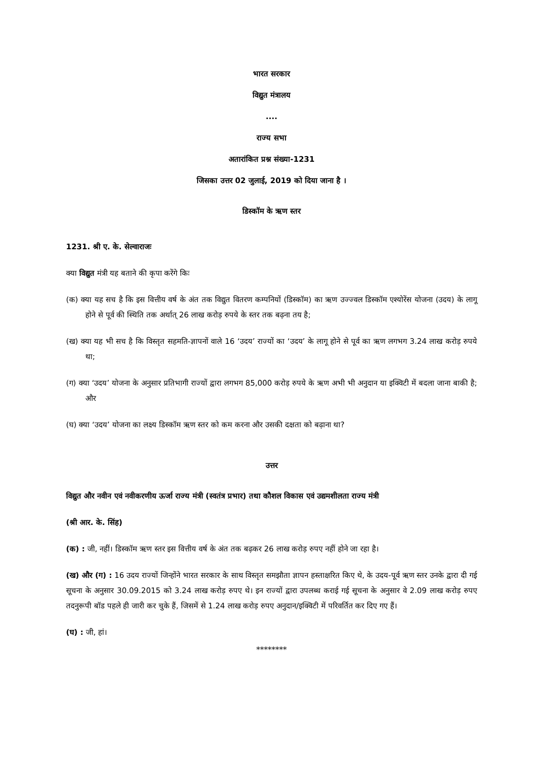भारत सरकार
विद्युत मंत्रालय
....
राज्य सभा
अतारांकित प्रश्न संख्या-1231
जिसका उत्तर 02 जुलाई, 2019 को दिया जाना है ।
डिस्कॉम के ऋण स्तर
1231. श्री ए. के. सेल्वाराजः
क्या विद्युत मंत्री यह बताने की कृपा करेंगे किः
(क) क्या यह सच है कि इस वित्तीय वर्ष के अंत तक विद्युत वितरण कम्पनियों (डिस्कॉम) का ऋण उज्ज्वल डिस्कॉम एश्योरेंस योजना (उदय) के लागू होने से पूर्व की स्थिति तक अर्थात् 26 लाख करोड़ रुपये के स्तर तक बढ़ना तय है;
(ख) क्या यह भी सच है कि विस्तृत सहमति-ज्ञापनों वाले 16 ‘उदय’ राज्यों का ‘उदय’ के लागू होने से पूर्व का ऋण लगभग 3.24 लाख करोड़ रुपये था;
(ग) क्या ‘उदय’ योजना के अनुसार प्रतिभागी राज्यों द्वारा लगभग 85,000 करोड़ रुपये के ऋण अभी भी अनुदान या इक्विटी में बदला जाना बाकी है; और
(घ) क्या ‘उदय’ योजना का लक्ष्य डिस्कॉम ऋण स्तर को कम करना और उसकी दक्षता को बढ़ाना था?
उत्तर
विद्युत और नवीन एवं नवीकरणीय ऊर्जा राज्य मंत्री (स्वतंत्र प्रभार) तथा कौशल विकास एवं उद्यमशीलता राज्य मंत्री
(श्री आर. के. सिंह)
(क) : जी, नहीं। डिस्कॉम ऋण स्तर इस वित्तीय वर्ष के अंत तक बढ़कर 26 लाख करोड़ रुपए नहीं होने जा रहा है।
(ख) और (ग) : 16 उदय राज्यों जिन्होंने भारत सरकार के साथ विस्तृत समझौता ज्ञापन हस्ताक्षरित किए थे, के उदय-पूर्व ऋण स्तर उनके द्वारा दी गई सूचना के अनुसार 30.09.2015 को 3.24 लाख करोड़ रुपए थे। इन राज्यों द्वारा उपलब्ध कराई गई सूचना के अनुसार वे 2.09 लाख करोड़ रुपए तदनुरूपी बॉड पहले ही जारी कर चुके हैं, जिसमें से 1.24 लाख करोड़ रुपए अनुदान/इक्विटी में परिवर्तित कर दिए गए हैं।
(घ) : जी, हां।
********